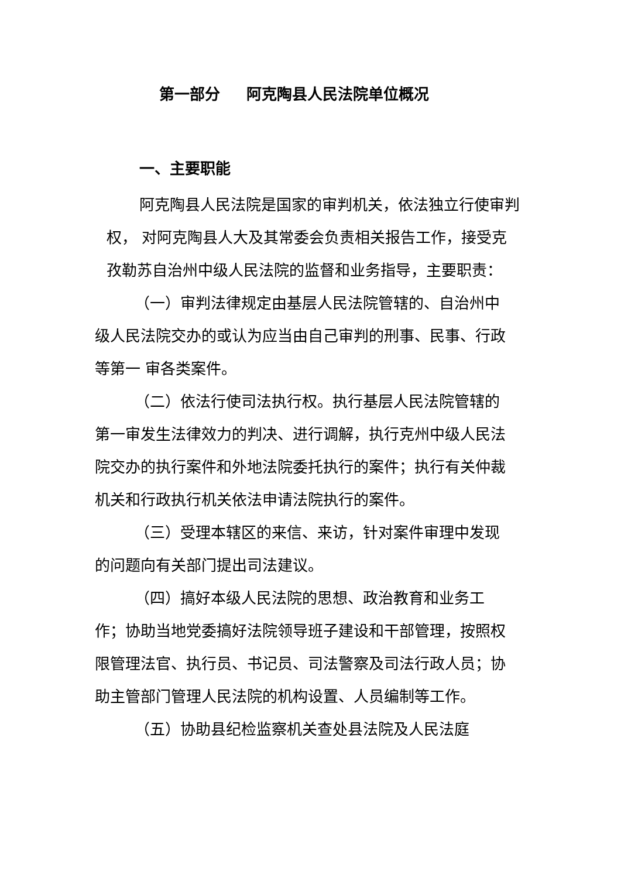第一部分 阿克陶县人民法院单位概况
一、主要职能
阿克陶县人民法院是国家的审判机关，依法独立行使审判权， 对阿克陶县人大及其常委会负责相关报告工作，接受克孜勒苏自治州中级人民法院的监督和业务指导，主要职责：
（一）审判法律规定由基层人民法院管辖的、自治州中级人民法院交办的或认为应当由自己审判的刑事、民事、行政等第一 审各类案件。
（二）依法行使司法执行权。执行基层人民法院管辖的第一审发生法律效力的判决、进行调解，执行克州中级人民法院交办的执行案件和外地法院委托执行的案件；执行有关仲裁机关和行政执行机关依法申请法院执行的案件。
（三）受理本辖区的来信、来访，针对案件审理中发现的问题向有关部门提出司法建议。
（四）搞好本级人民法院的思想、政治教育和业务工作；协助当地党委搞好法院领导班子建设和干部管理，按照权限管理法官、执行员、书记员、司法警察及司法行政人员；协助主管部门管理人民法院的机构设置、人员编制等工作。
（五）协助县纪检监察机关查处县法院及人民法庭